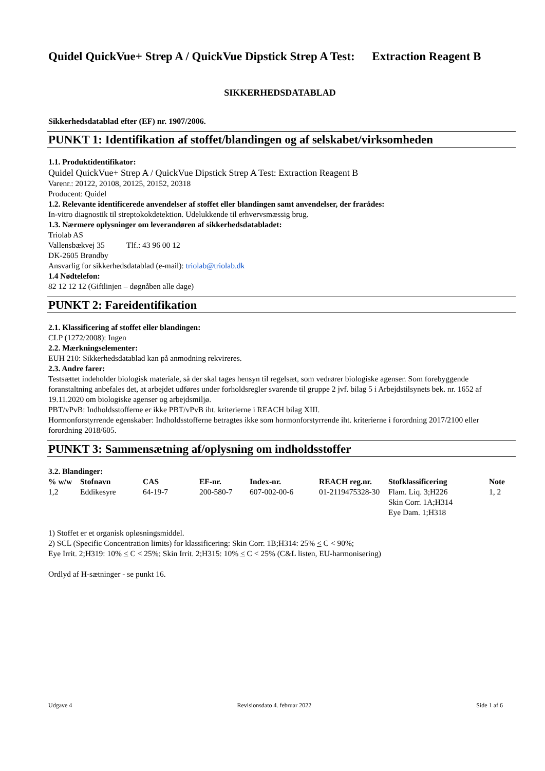Quidel QuickVue+ Strep A / QuickVue Dipstick Strep A Test: Extraction Reagent B
SIKKERHEDSDATABLAD
Sikkerhedsdatablad efter (EF) nr. 1907/2006.
PUNKT 1: Identifikation af stoffet/blandingen og af selskabet/virksomheden
1.1. Produktidentifikator:
Quidel QuickVue+ Strep A / QuickVue Dipstick Strep A Test: Extraction Reagent B
Varenr.: 20122, 20108, 20125, 20152, 20318
Producent: Quidel
1.2. Relevante identificerede anvendelser af stoffet eller blandingen samt anvendelser, der frarådes:
In-vitro diagnostik til streptokokdetektion. Udelukkende til erhvervsmæssig brug.
1.3. Nærmere oplysninger om leverandøren af sikkerhedsdatabladet:
Triolab AS
Vallensbækvej 35 Tlf.: 43 96 00 12
DK-2605 Brøndby
Ansvarlig for sikkerhedsdatablad (e-mail): triolab@triolab.dk
1.4 Nødtelefon:
82 12 12 12 (Giftlinjen – døgnåben alle dage)
PUNKT 2: Fareidentifikation
2.1. Klassificering af stoffet eller blandingen:
CLP (1272/2008): Ingen
2.2. Mærkningselementer:
EUH 210: Sikkerhedsdatablad kan på anmodning rekvireres.
2.3. Andre farer:
Testsættet indeholder biologisk materiale, så der skal tages hensyn til regelsæt, som vedrører biologiske agenser. Som forebyggende foranstaltning anbefales det, at arbejdet udføres under forholdsregler svarende til gruppe 2 jvf. bilag 5 i Arbejdstilsynets bek. nr. 1652 af 19.11.2020 om biologiske agenser og arbejdsmiljø.
PBT/vPvB: Indholdsstofferne er ikke PBT/vPvB iht. kriterierne i REACH bilag XIII.
Hormonforstyrrende egenskaber: Indholdsstofferne betragtes ikke som hormonforstyrrende iht. kriterierne i forordning 2017/2100 eller forordning 2018/605.
PUNKT 3: Sammensætning af/oplysning om indholdsstoffer
3.2. Blandinger:
| % w/w | Stofnavn | CAS | EF-nr. | Index-nr. | REACH reg.nr. | Stofklassificering | Note |
| --- | --- | --- | --- | --- | --- | --- | --- |
| 1,2 | Eddikesyre | 64-19-7 | 200-580-7 | 607-002-00-6 | 01-2119475328-30 | Flam. Liq. 3;H226 Skin Corr. 1A;H314 Eye Dam. 1;H318 | 1, 2 |
1) Stoffet er et organisk opløsningsmiddel.
2) SCL (Specific Concentration limits) for klassificering: Skin Corr. 1B;H314: 25% < C < 90%;
Eye Irrit. 2;H319: 10% < C < 25%; Skin Irrit. 2;H315: 10% < C < 25% (C&L listen, EU-harmonisering)
Ordlyd af H-sætninger - se punkt 16.
Udgave 4 Revisionsdato 4. februar 2022 Side 1 af 6